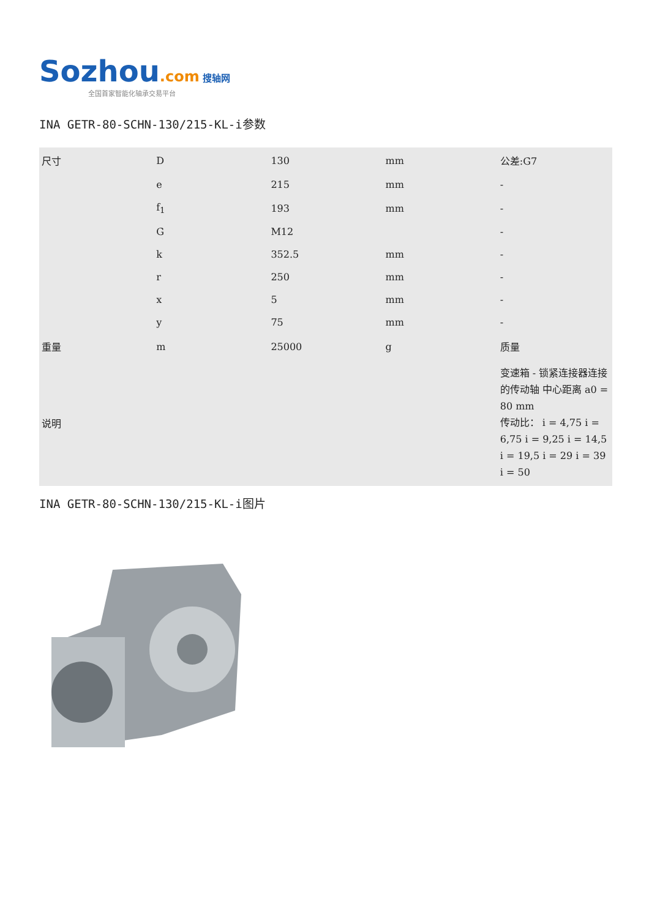Sozhou.com 搜轴网
全国首家智能化轴承交易平台
INA GETR-80-SCHN-130/215-KL-i参数
| 尺寸 | D | 130 | mm | 公差:G7 |
| | e | 215 | mm | - |
| | f<sub>1</sub> | 193 | mm | - |
| | G | M12 | | - |
| | k | 352.5 | mm | - |
| | r | 250 | mm | - |
| | x | 5 | mm | - |
| | y | 75 | mm | - |
| 重量 | m | 25000 | g | 质量 |
| 说明 | | | | 变速箱 - 锁紧连接器连接的传动轴 中心距离 a0 = 80 mm 传动比： i = 4,75 i = 6,75 i = 9,25 i = 14,5 i = 19,5 i = 29 i = 39 i = 50 |
INA GETR-80-SCHN-130/215-KL-i图片